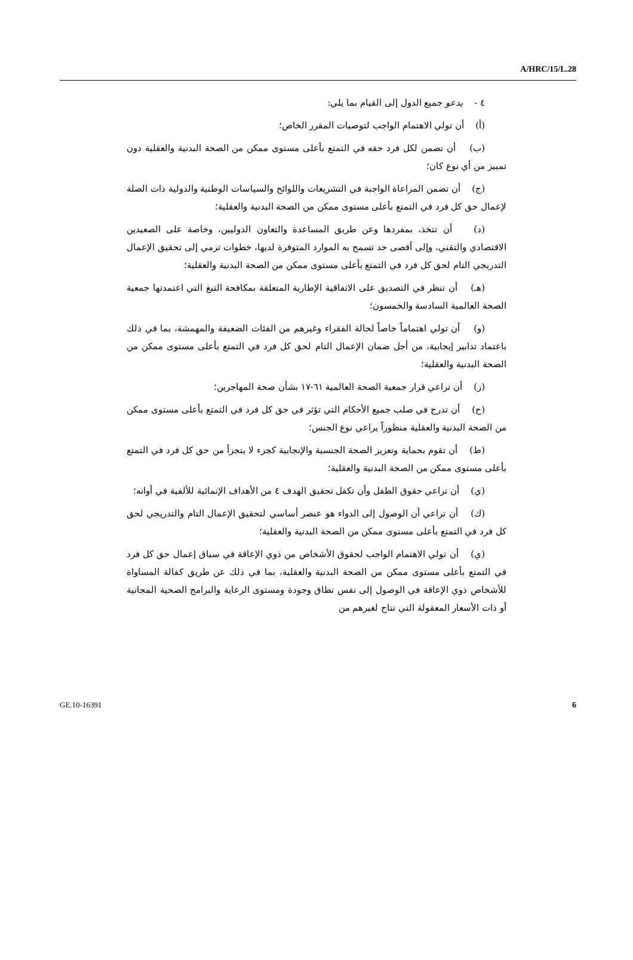A/HRC/15/L.28
٤ - يدعو جميع الدول إلى القيام بما يلي:
(أ) أن تولي الاهتمام الواجب لتوصيات المقرر الخاص؛
(ب) أن تضمن لكل فرد حقه في التمتع بأعلى مستوى ممكن من الصحة البدنية والعقلية دون تمييز من أي نوع كان؛
(ج) أن تضمن المراعاة الواجبة في التشريعات واللوائح والسياسات الوطنية والدولية ذات الصلة لإعمال حق كل فرد في التمتع بأعلى مستوى ممكن من الصحة البدنية والعقلية؛
(د) أن تتخذ، بمفردها وعن طريق المساعدة والتعاون الدوليين، وخاصة على الصعيدين الاقتصادي والتقني، وإلى أقصى حد تسمح به الموارد المتوفرة لديها، خطوات ترمي إلى تحقيق الإعمال التدريجي التام لحق كل فرد في التمتع بأعلى مستوى ممكن من الصحة البدنية والعقلية؛
(هـ) أن تنظر في التصديق على الاتفاقية الإطارية المتعلقة بمكافحة التبغ التي اعتمدتها جمعية الصحة العالمية السادسة والخمسون؛
(و) أن تولي اهتماماً خاصاً لحالة الفقراء وغيرهم من الفئات الضعيفة والمهمشة، بما في ذلك باعتماد تدابير إيجابية، من أجل ضمان الإعمال التام لحق كل فرد في التمتع بأعلى مستوى ممكن من الصحة البدنية والعقلية؛
(ز) أن تراعي قرار جمعية الصحة العالمية ٦١-١٧ بشأن صحة المهاجرين؛
(ح) أن تدرج في صلب جميع الأحكام التي تؤثر في حق كل فرد في التمتع بأعلى مستوى ممكن من الصحة البدنية والعقلية منظوراً يراعي نوع الجنس؛
(ط) أن تقوم بحماية وتعزيز الصحة الجنسية والإنجابية كجزء لا يتجزأ من حق كل فرد في التمتع بأعلى مستوى ممكن من الصحة البدنية والعقلية؛
(ي) أن تراعي حقوق الطفل وأن تكفل تحقيق الهدف ٤ من الأهداف الإنمائية للألفية في أوانه؛
(ك) أن تراعي أن الوصول إلى الدواء هو عنصر أساسي لتحقيق الإعمال التام والتدريجي لحق كل فرد في التمتع بأعلى مستوى ممكن من الصحة البدنية والعقلية؛
(ي) أن تولي الاهتمام الواجب لحقوق الأشخاص من ذوي الإعاقة في سياق إعمال حق كل فرد في التمتع بأعلى مستوى ممكن من الصحة البدنية والعقلية، بما في ذلك عن طريق كفالة المساواة للأشخاص ذوي الإعاقة في الوصول إلى نفس نطاق وجودة ومستوى الرعاية والبرامج الصحية المجانية أو ذات الأسعار المعقولة التي تتاح لغيرهم من
GE.10-16391 6